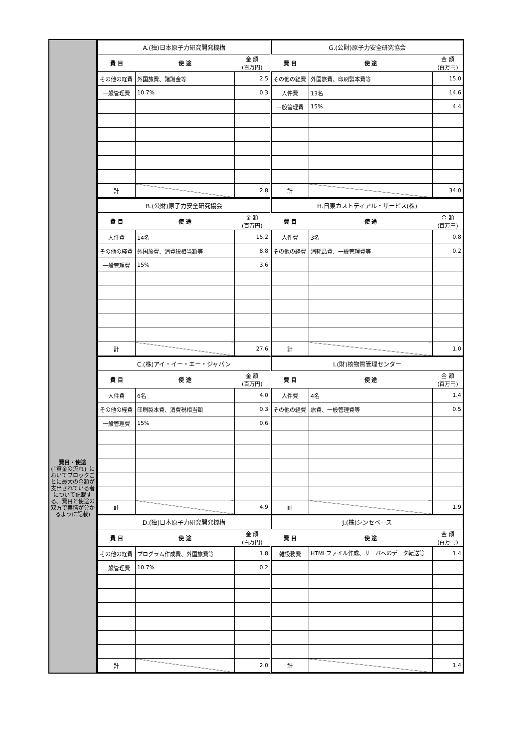費目・使途
(「資金の流れ」においてブロックごとに最大の金額が支出されている者について記載する。費目と使途の双方で実情が分かるように記載)
| A.(独)日本原子力研究開発機構 | | |
| 費 目 | 使 途 | 金 額 (百万円) |
| その他の経費 | 外国旅費、諸謝金等 | 2.5 |
| 一般管理費 | 10.7% | 0.3 |
| 計 | | 2.8 |
| G.(公財)原子力安全研究協会 | | |
| 費 目 | 使 途 | 金 額 (百万円) |
| その他の経費 | 外国旅費、印刷製本費等 | 15.0 |
| 人件費 | 13名 | 14.6 |
| 一般管理費 | 15% | 4.4 |
| 計 | | 34.0 |
| B.(公財)原子力安全研究協会 | | |
| 費 目 | 使 途 | 金 額 (百万円) |
| 人件費 | 14名 | 15.2 |
| その他の経費 | 外国旅費、消費税相当額等 | 8.8 |
| 一般管理費 | 15% | 3.6 |
| 計 | | 27.6 |
| H.日東カストディアル・サービス(株) | | |
| 費 目 | 使 途 | 金 額 (百万円) |
| 人件費 | 3名 | 0.8 |
| その他の経費 | 消耗品費、一般管理費等 | 0.2 |
| 計 | | 1.0 |
| C.(株)アイ・イー・エー・ジャパン | | |
| 費 目 | 使 途 | 金 額 (百万円) |
| 人件費 | 6名 | 4.0 |
| その他の経費 | 印刷製本費、消費税相当額 | 0.3 |
| 一般管理費 | 15% | 0.6 |
| 計 | | 4.9 |
| I.(財)核物質管理センター | | |
| 費 目 | 使 途 | 金 額 (百万円) |
| 人件費 | 4名 | 1.4 |
| その他の経費 | 旅費、一般管理費等 | 0.5 |
| 計 | | 1.9 |
| D.(独)日本原子力研究開発機構 | | |
| 費 目 | 使 途 | 金 額 (百万円) |
| その他の経費 | プログラム作成費、外国旅費等 | 1.8 |
| 一般管理費 | 10.7% | 0.2 |
| 計 | | 2.0 |
| J.(株)シンセベース | | |
| 費 目 | 使 途 | 金 額 (百万円) |
| 雑役務費 | HTMLファイル作成、サーバへのデータ転送等 | 1.4 |
| 計 | | 1.4 |